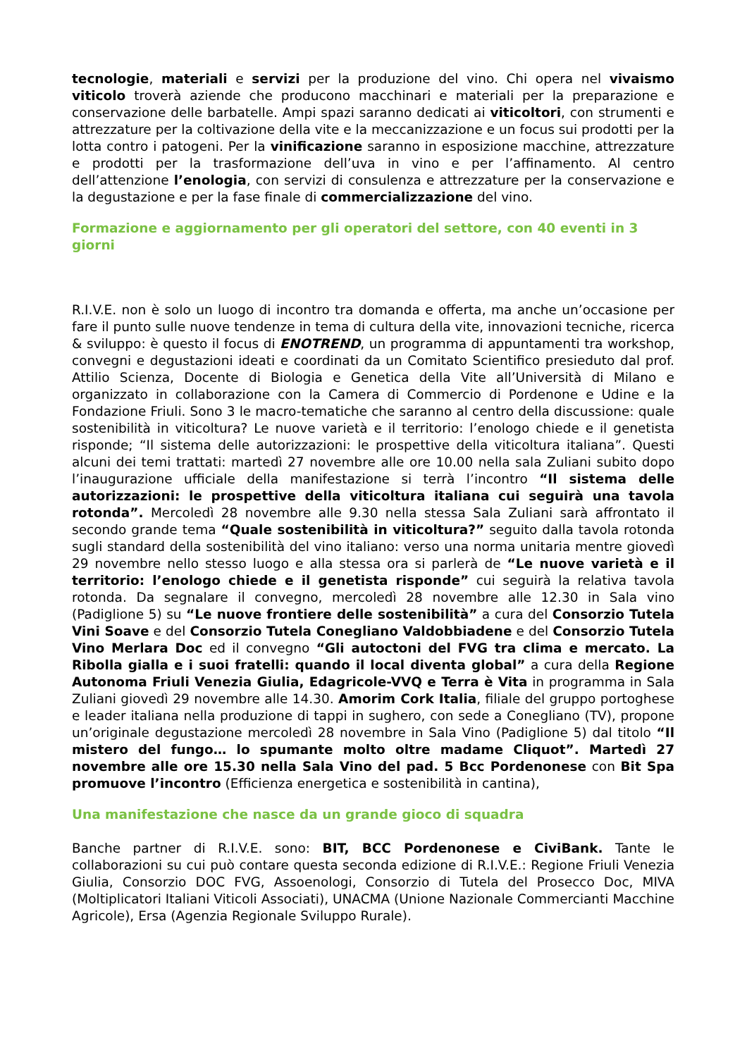tecnologie, materiali e servizi per la produzione del vino. Chi opera nel vivaismo viticolo troverà aziende che producono macchinari e materiali per la preparazione e conservazione delle barbatelle. Ampi spazi saranno dedicati ai viticoltori, con strumenti e attrezzature per la coltivazione della vite e la meccanizzazione e un focus sui prodotti per la lotta contro i patogeni. Per la vinificazione saranno in esposizione macchine, attrezzature e prodotti per la trasformazione dell’uva in vino e per l’affinamento. Al centro dell’attenzione l’enologia, con servizi di consulenza e attrezzature per la conservazione e la degustazione e per la fase finale di commercializzazione del vino.
Formazione e aggiornamento per gli operatori del settore, con 40 eventi in 3 giorni
R.I.V.E. non è solo un luogo di incontro tra domanda e offerta, ma anche un’occasione per fare il punto sulle nuove tendenze in tema di cultura della vite, innovazioni tecniche, ricerca & sviluppo: è questo il focus di ENOTREND, un programma di appuntamenti tra workshop, convegni e degustazioni ideati e coordinati da un Comitato Scientifico presieduto dal prof. Attilio Scienza, Docente di Biologia e Genetica della Vite all’Università di Milano e organizzato in collaborazione con la Camera di Commercio di Pordenone e Udine e la Fondazione Friuli. Sono 3 le macro-tematiche che saranno al centro della discussione: quale sostenibilità in viticoltura? Le nuove varietà e il territorio: l’enologo chiede e il genetista risponde; “Il sistema delle autorizzazioni: le prospettive della viticoltura italiana”. Questi alcuni dei temi trattati: martedì 27 novembre alle ore 10.00 nella sala Zuliani subito dopo l’inaugurazione ufficiale della manifestazione si terrà l’incontro “Il sistema delle autorizzazioni: le prospettive della viticoltura italiana cui seguirà una tavola rotonda”. Mercoledì 28 novembre alle 9.30 nella stessa Sala Zuliani sarà affrontato il secondo grande tema “Quale sostenibilità in viticoltura?” seguito dalla tavola rotonda sugli standard della sostenibilità del vino italiano: verso una norma unitaria mentre giovedì 29 novembre nello stesso luogo e alla stessa ora si parlerà de “Le nuove varietà e il territorio: l’enologo chiede e il genetista risponde” cui seguirà la relativa tavola rotonda. Da segnalare il convegno, mercoledì 28 novembre alle 12.30 in Sala vino (Padiglione 5) su “Le nuove frontiere delle sostenibilità” a cura del Consorzio Tutela Vini Soave e del Consorzio Tutela Conegliano Valdobbiadene e del Consorzio Tutela Vino Merlara Doc ed il convegno “Gli autoctoni del FVG tra clima e mercato. La Ribolla gialla e i suoi fratelli: quando il local diventa global” a cura della Regione Autonoma Friuli Venezia Giulia, Edagricole-VVQ e Terra è Vita in programma in Sala Zuliani giovedì 29 novembre alle 14.30. Amorim Cork Italia, filiale del gruppo portoghese e leader italiana nella produzione di tappi in sughero, con sede a Conegliano (TV), propone un’originale degustazione mercoledì 28 novembre in Sala Vino (Padiglione 5) dal titolo “Il mistero del fungo… lo spumante molto oltre madame Cliquot”. Martedì 27 novembre alle ore 15.30 nella Sala Vino del pad. 5 Bcc Pordenonese con Bit Spa promuove l’incontro (Efficienza energetica e sostenibilità in cantina),
Una manifestazione che nasce da un grande gioco di squadra
Banche partner di R.I.V.E. sono: BIT, BCC Pordenonese e CiviBank. Tante le collaborazioni su cui può contare questa seconda edizione di R.I.V.E.: Regione Friuli Venezia Giulia, Consorzio DOC FVG, Assoenologi, Consorzio di Tutela del Prosecco Doc, MIVA (Moltiplicatori Italiani Viticoli Associati), UNACMA (Unione Nazionale Commercianti Macchine Agricole), Ersa (Agenzia Regionale Sviluppo Rurale).